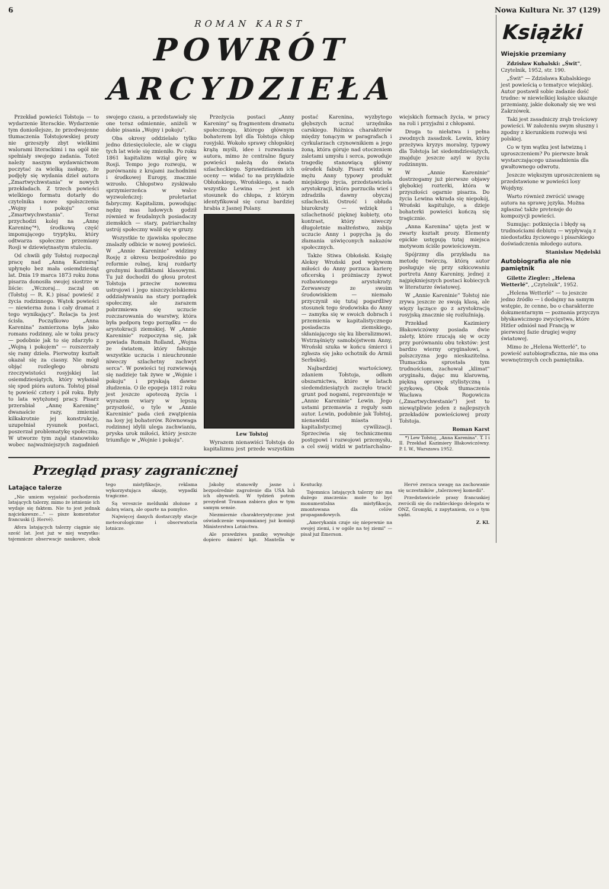6 Nowa Kultura Nr. 37 (129)
ROMAN KARST
POWRÓT ARCYDZIEŁA
Przekład powieści Tołstoja — to wydarzenie literackie. Wydarzenie tym donioślejsze, że przedwojenne tłumaczenia Tołstojowskiej prozy nie grzeszyły zbyt wielkimi walorami literackimi i na ogół nie spełniały swojego zadania. Toteż należy naszym wydawnictwom poczytać za wielką zasługę, że podjęły się wydania dzieł autora „Zmartwychwstania" w nowych przekładach. Z trzech powieści wielkiego formatu dotarły do czytelnika nowe spolszczenia „Wojny i pokoju" oraz „Zmartwychwstania". Teraz przychodzi kolej na „Annę Kareninę"*), środkową część imponującego tryptyku, który odtwarza społeczne przemiany Rosji w dziewiętnastym stuleciu.
Od chwili gdy Tołstoj rozpoczął pracę nad „Anną Kareniną" upłynęło bez mała osiemdziesiąt lat. Dnia 19 marca 1873 roku żona pisarza donosiła swojej siostrze w liście: „Wczoraj... zaczął on (Tołstoj — R. K.) pisać powieść z życia rodzinnego. Wątek powieści — niewierna żona i cały dramat z tego wynikający". Relacja ta jest ścisła. Początkowo „Anna Karenina" zamierzona była jako romans rodzinny, ale w toku pracy — podobnie jak to się zdarzyło z „Wojną i pokojem" — rozszerzały się ramy dzieła. Pierwotny kształt okazał się za ciasny. Nie mógł objąć rozległego obrazu rzeczywistości rosyjskiej lat osiemdziesiątych, który wyłaniał się spod pióra autora. Tołstoj pisał tę powieść cztery i pół roku. Były to lata wytężonej pracy. Pisarz przerabiał „Annę Kareninę" dwanaście razy, zmieniał kilkakrotnie jej konstrukcję, uzupełniał rysunek postaci, poszerzał problematykę społeczną. W utworze tym zajął stanowisko wobec najważniejszych zagadnień swojego czasu, a przedstawiały się one teraz odmiennie, aniżeli w dobie pisania „Wojny i pokoju".
Oba okresy oddzielało tylko jedno dziesięciolecie, ale w ciągu tych lat wiele się zmieniło. Po roku 1861 kapitalizm wziął górę w Rosji. Tempo jego rozwoju, w porównaniu z krajami zachodnimi i środkowej Europy, znacznie wzrosło. Chłopstwo zyskiwało sprzymierzeńca w walce wyzwoleńczej: proletariat fabryczny. Kapitalizm, powodując nędzę mas ludowych godził również w feudalnych posiadaczy ziemskich — stary, patriarchalny ustrój społeczny walił się w gruzy.
Wszystkie te zjawiska społeczne znalazły odbicie w nowej powieści. W „Annie Kareninie" widzimy Rosję z okresu bezpośrednio po reformie rolnej, kraj rozdarty groźnymi konfliktami klasowymi. Tu już dochodzi do głosu protest Tołstoja przeciw nowemu ustrojowi i jego niszczycielskiemu oddziaływaniu na stary porządek społeczny, ale zarazem pobrzmiewa się uczucie rozczarowania do warstwy, która była podporą tego porządku — do arystokracji ziemskiej. W „Annie Kareninie" rozpoczyna się, jak powiada Romain Rolland, „Wojna ze światem, który fałszuje wszystkie uczucia i nieuchronnie niweczy szlachetny zachwyt serca". W powieści tej rozwiewają się nadzieje tak żywe w „Wojnie i pokoju" i pryskają dawne złudzenia. O ile epopeja 1812 roku jest jeszcze apoteozą życia i wyrazem wiary w lepszą przyszłość, o tyle w „Annie Kareninie" pada cień zwątpienia na losy jej bohaterów. Równowaga rodzinnej idylii ulega zachwianiu, pryska urok miłości, który jeszcze triumfuje w „Wojnie i pokoju".
Przeżycia postaci „Anny Kareniny" są fragmentem dramatu społecznego, którego głównym bohaterem był dla Tołstoja chłop rosyjski. Wokoło sprawy chłopskiej krążą myśli, idee i rozważania autora, mimo że centralne figury powieści należą do świata szlacheckiego. Sprawdzianem ich oceny — widać to na przykładzie Obłońskiego, Wrońskiego, a nade wszystko Lewina — jest ich stosunek do chłopa, z którym identyfikował się coraz bardziej hrabia z Jasnej Polany.
Lew Tołstoj
Wyrazem nienawiści Tołstoja do kapitalizmu jest przede wszystkim postać Karenina, wyzbytego głębszych uczuć urzędnika carskiego. Różnica charakterów między tonącym w paragrafach i cyrkularzach czynownikiem a jego żoną, która góruje nad otoczeniem zaletami umysłu i serca, powoduje tragedię stanowiącą główny ośrodek fabuły. Pisarz widzi w mężu Anny typowy produkt miejskiego życia, przedstawiciela arystokracji, która porzuciła wieś i zdradziła dawny obyczaj szlachecki. Ostrość i obłuda biurokraty — wdzięk i szlachetność pięknej kobiety, oto kontrast, który niweczy długoletnie małżeństwo, zabija uczucie Anny i popycha ją do złamania uświęconych nakazów społecznych.
Także Stiwa Obłoński. Książę Aleksy Wroński pod wpływem miłości do Anny porzuca karierę oficerską i próżniaczy żywot rozbawionego arystokraty. Zerwawszy ze swoim środowiskiem — niemało przyczynił się tutaj pogardliwy stosunek tego środowiska do Anny — zamyka się w swoich dobrach i przemienia w kapitalistycznego posiadacza ziemskiego, skłaniającego się ku liberalizmowi. Wstrząśnięty samobójstwem Anny, Wroński szuka w końcu śmierci i zgłasza się jako ochotnik do Armii Serbskiej.
Najbardziej wartościowy, zdaniem Tołstoja, odłam obszarnictwa, które w latach siedemdziesiątych zaczęło tracić grunt pod nogami, reprezentuje w „Annie Kareninie" Lewin. Jego ustami przemawia z reguły sam autor. Lewin, podobnie jak Tołstoj, nienawidzi miasta i kapitalistycznej cywilizacji. Sprzeciwia się technicznemu postępowi i rozwojowi przemysłu, a cel swój widzi w patriarchalno-wiejskich formach życia, w pracy na roli i przyjaźni z chłopami.
Droga to niełatwa i pełna zwodnych zasadzek. Lewin, który przeżywa kryzys moralny, typowy dla Tołstoja lat siedemdziesiątych, znajduje jeszcze azyl w życiu rodzinnym.
W „Annie Kareninie" dostrzegamy już pierwsze objawy głębokiej rozterki, która w przyszłości ogarnie pisarza. Do życia Lewina wkrada się niepokój, Wroński kapituluje, a dzieje bohaterki powieści kończą się tragicznie.
„Anna Karenina" ujęta jest w zwarty kształt prozy. Elementy epickie ustępują tutaj miejsca motywom ściśle powieściowym.
Spójrzmy dla przykładu na metodę twórczą, którą autor posługuje się przy szkicowaniu portretu Anny Kareniny, jednej z najpiękniejszych postaci kobiecych w literaturze światowej.
W „Annie Kareninie" Tołstoj nie zrywa jeszcze ze swoją klasą, ale więzy łączące go z arystokracją rosyjską znacznie się rozluźniają.
Przekład Kazimiery Iłłakowiczówny posiada dwie zalety, które rzucają się w oczy przy porównaniu obu tekstów: jest bardzo wierny oryginałowi, a polszczyzna jego nieskazitelna. Tłumaczka sprostała tym trudnościom, zachował „klimat" oryginału, dając mu klarowną, piękną oprawę stylistyczną i językową. Obok tłumaczenia Wacława Rogowicza („Zmartwychwstanie") jest to niewątpliwie jeden z najlepszych przekładów powieściowej prozy Tołstoja.
Roman Karst
*) Lew Tołstoj, „Anna Karenina". T. I i II. Przekład Kazimiery Iłłakowiczówny. P. I. W., Warszawa 1952.
Przegląd prasy zagranicznej
Latające talerze
„Nie umiem wyjaśnić pochodzenia latających talerzy, mimo że istnienie ich wydaje się faktem. Nie to jest jednak najciekawsze..." — pisze komentator francuski (J. Hervé).
Afera latających talerzy ciągnie się sześć lat. Jest już w niej wszystko: tajemnicze obserwacje naukowe, obok tego mistyfikacje, reklama wykorzystująca okazję, wypadki tragiczne.
Są wreszcie meldunki złożone z dobrą wiarą, ale oparte na pomyłce.
Najwięcej danych dostarczyły stacje meteorologiczne i obserwatoria lotnicze.
Jakoby stanowiły jasne i bezpośrednie zagrożenie dla USA lub ich obywateli. W tydzień potem prezydent Truman zabiera głos w tym samym sensie.
Niezmiernie charakterystyczne jest oświadczenie wspomnianej już komisji Ministerstwa Lotnictwa.
Ale prawdziwa panikę wywołuje dopiero śmierć kpt. Mantella w Kentucky.
Tajemnica latających talerzy nie ma dużego znaczenia: może to być monumentalna mistyfikacja, zmontowana dla celów propagandowych.
„Amerykanin czuje się niepewnie na swojej ziemi, i w ogóle na tej ziemi" — pisał już Emerson.
Hervé zwraca uwagę na zachowanie się uczestników „talerzowej komedii".
Przedstawiciele prasy francuskiej zwrócili się do radzieckiego delegata w ONZ, Gromyki, z zapytaniem, co o tym sądzi.
Z. Kl.
Książki
Wiejskie przemiany
Zdzisław Kubalski: „Świt", Czytelnik, 1952, str. 190.
„Świt" — Zdzisława Kubalskiego jest powieścią o tematyce wiejskiej. Autor postawił sobie zadanie dość trudne: w niewielkiej książce ukazuje przemiany, jakie dokonały się we wsi Zakrzówek.
Taki jest zasadniczy zrąb treściowy powieści. W założeniu swym słuszny i zgodny z kierunkiem rozwoju wsi polskiej.
Co w tym wątku jest łatwizną i uproszczeniem? Po pierwsze brak wystarczającego uzasadnienia dla gwałtownego odwrotu.
Jeszcze większym uproszczeniem są przedstawione w powieści losy Wojdyny.
Warto również zwrócić uwagę autora na sprawę języka. Można zgłaszać także pretensje do kompozycji powieści.
Sumując: potknięcia i błędy są trudnościami debiutu — wypływają z niedostatku życiowego i pisarskiego doświadczenia młodego autora.
Stanisław Mędelski
Autobiografia ale nie pamiętnik
Gilette Ziegler: „Helena Wetterlé", „Czytelnik", 1952.
„Helena Wetterlé" — to jeszcze jedno źródło — i dodajmy na samym wstępie, że cenne, bo o charakterze dokumentarnym — poznania przyczyn błyskawicznego zwycięstwa, które Hitler odniósł nad Francją w pierwszej fazie drugiej wojny światowej.
Mimo że „Helena Wetterlé", to powieść autobiograficzna, nie ma ona wewnętrznych cech pamiętnika.